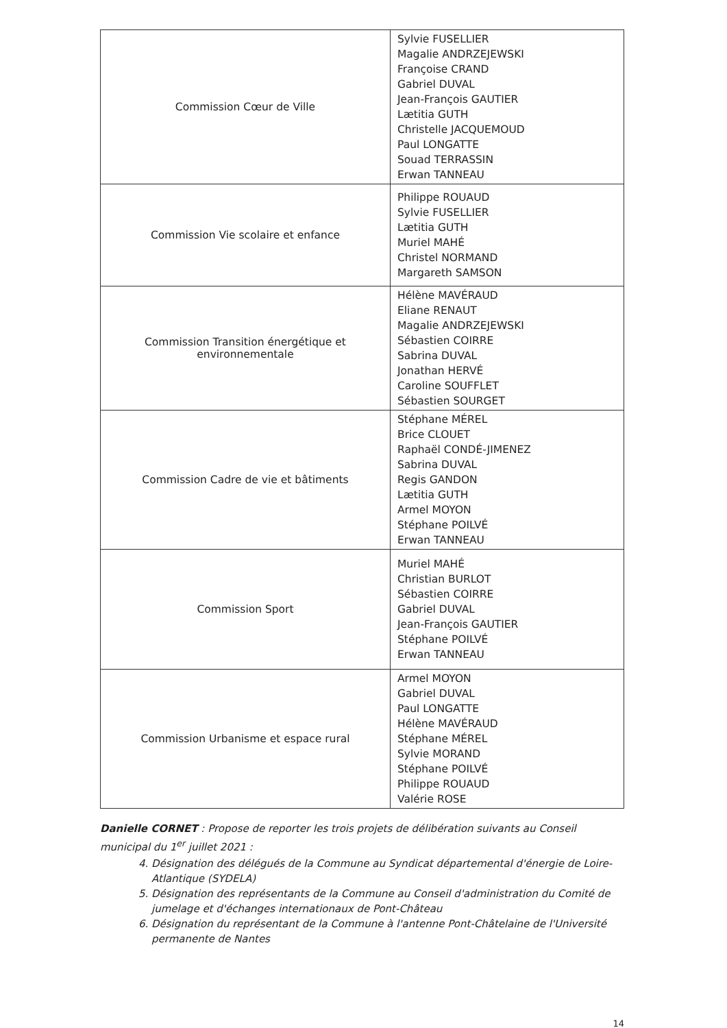| Commission Cœur de Ville | Sylvie FUSELLIER Magalie ANDRZEJEWSKI Françoise CRAND Gabriel DUVAL Jean-François GAUTIER Lætitia GUTH Christelle JACQUEMOUD Paul LONGATTE Souad TERRASSIN Erwan TANNEAU |
| Commission Vie scolaire et enfance | Philippe ROUAUD Sylvie FUSELLIER Lætitia GUTH Muriel MAHÉ Christel NORMAND Margareth SAMSON |
| Commission Transition énergétique et environnementale | Hélène MAVÉRAUD Eliane RENAUT Magalie ANDRZEJEWSKI Sébastien COIRRE Sabrina DUVAL Jonathan HERVÉ Caroline SOUFFLET Sébastien SOURGET |
| Commission Cadre de vie et bâtiments | Stéphane MÉREL Brice CLOUET Raphaël CONDÉ-JIMENEZ Sabrina DUVAL Regis GANDON Lætitia GUTH Armel MOYON Stéphane POILVÉ Erwan TANNEAU |
| Commission Sport | Muriel MAHÉ Christian BURLOT Sébastien COIRRE Gabriel DUVAL Jean-François GAUTIER Stéphane POILVÉ Erwan TANNEAU |
| Commission Urbanisme et espace rural | Armel MOYON Gabriel DUVAL Paul LONGATTE Hélène MAVÉRAUD Stéphane MÉREL Sylvie MORAND Stéphane POILVÉ Philippe ROUAUD Valérie ROSE |
Danielle CORNET : Propose de reporter les trois projets de délibération suivants au Conseil municipal du 1<sup>er</sup> juillet 2021 :
4. Désignation des délégués de la Commune au Syndicat départemental d'énergie de Loire-Atlantique (SYDELA)
5. Désignation des représentants de la Commune au Conseil d'administration du Comité de jumelage et d'échanges internationaux de Pont-Château
6. Désignation du représentant de la Commune à l'antenne Pont-Châtelaine de l'Université permanente de Nantes
14